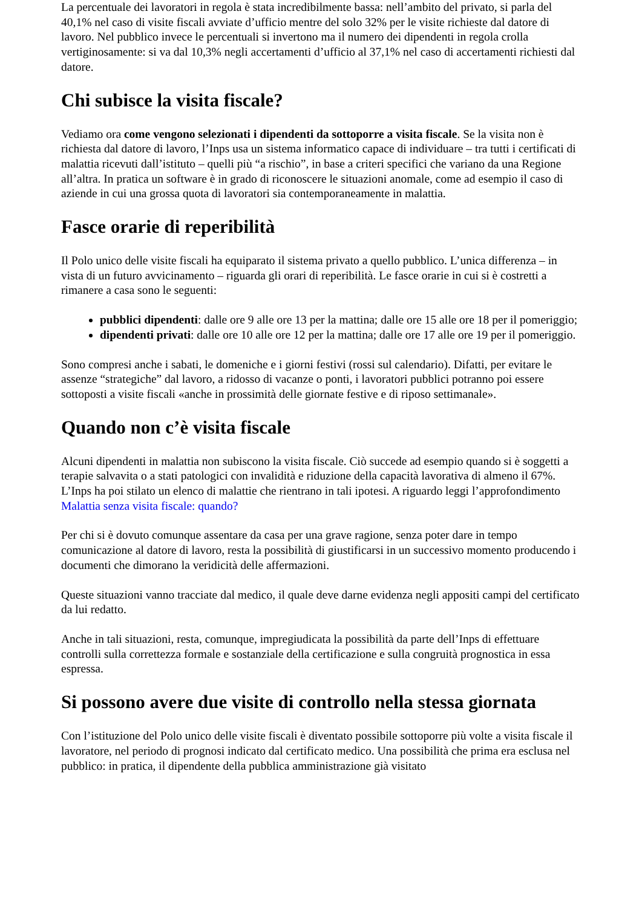La percentuale dei lavoratori in regola è stata incredibilmente bassa: nell’ambito del privato, si parla del 40,1% nel caso di visite fiscali avviate d’ufficio mentre del solo 32% per le visite richieste dal datore di lavoro. Nel pubblico invece le percentuali si invertono ma il numero dei dipendenti in regola crolla vertiginosamente: si va dal 10,3% negli accertamenti d’ufficio al 37,1% nel caso di accertamenti richiesti dal datore.
Chi subisce la visita fiscale?
Vediamo ora come vengono selezionati i dipendenti da sottoporre a visita fiscale. Se la visita non è richiesta dal datore di lavoro, l’Inps usa un sistema informatico capace di individuare – tra tutti i certificati di malattia ricevuti dall’istituto – quelli più “a rischio”, in base a criteri specifici che variano da una Regione all’altra. In pratica un software è in grado di riconoscere le situazioni anomale, come ad esempio il caso di aziende in cui una grossa quota di lavoratori sia contemporaneamente in malattia.
Fasce orarie di reperibilità
Il Polo unico delle visite fiscali ha equiparato il sistema privato a quello pubblico. L’unica differenza – in vista di un futuro avvicinamento – riguarda gli orari di reperibilità. Le fasce orarie in cui si è costretti a rimanere a casa sono le seguenti:
pubblici dipendenti: dalle ore 9 alle ore 13 per la mattina; dalle ore 15 alle ore 18 per il pomeriggio;
dipendenti privati: dalle ore 10 alle ore 12 per la mattina; dalle ore 17 alle ore 19 per il pomeriggio.
Sono compresi anche i sabati, le domeniche e i giorni festivi (rossi sul calendario). Difatti, per evitare le assenze “strategiche” dal lavoro, a ridosso di vacanze o ponti, i lavoratori pubblici potranno poi essere sottoposti a visite fiscali «anche in prossimità delle giornate festive e di riposo settimanale».
Quando non c’è visita fiscale
Alcuni dipendenti in malattia non subiscono la visita fiscale. Ciò succede ad esempio quando si è soggetti a terapie salvavita o a stati patologici con invalidità e riduzione della capacità lavorativa di almeno il 67%. L’Inps ha poi stilato un elenco di malattie che rientrano in tali ipotesi. A riguardo leggi l’approfondimento Malattia senza visita fiscale: quando?
Per chi si è dovuto comunque assentare da casa per una grave ragione, senza poter dare in tempo comunicazione al datore di lavoro, resta la possibilità di giustificarsi in un successivo momento producendo i documenti che dimorano la veridicità delle affermazioni.
Queste situazioni vanno tracciate dal medico, il quale deve darne evidenza negli appositi campi del certificato da lui redatto.
Anche in tali situazioni, resta, comunque, impregiudicata la possibilità da parte dell’Inps di effettuare controlli sulla correttezza formale e sostanziale della certificazione e sulla congruità prognostica in essa espressa.
Si possono avere due visite di controllo nella stessa giornata
Con l’istituzione del Polo unico delle visite fiscali è diventato possibile sottoporre più volte a visita fiscale il lavoratore, nel periodo di prognosi indicato dal certificato medico. Una possibilità che prima era esclusa nel pubblico: in pratica, il dipendente della pubblica amministrazione già visitato